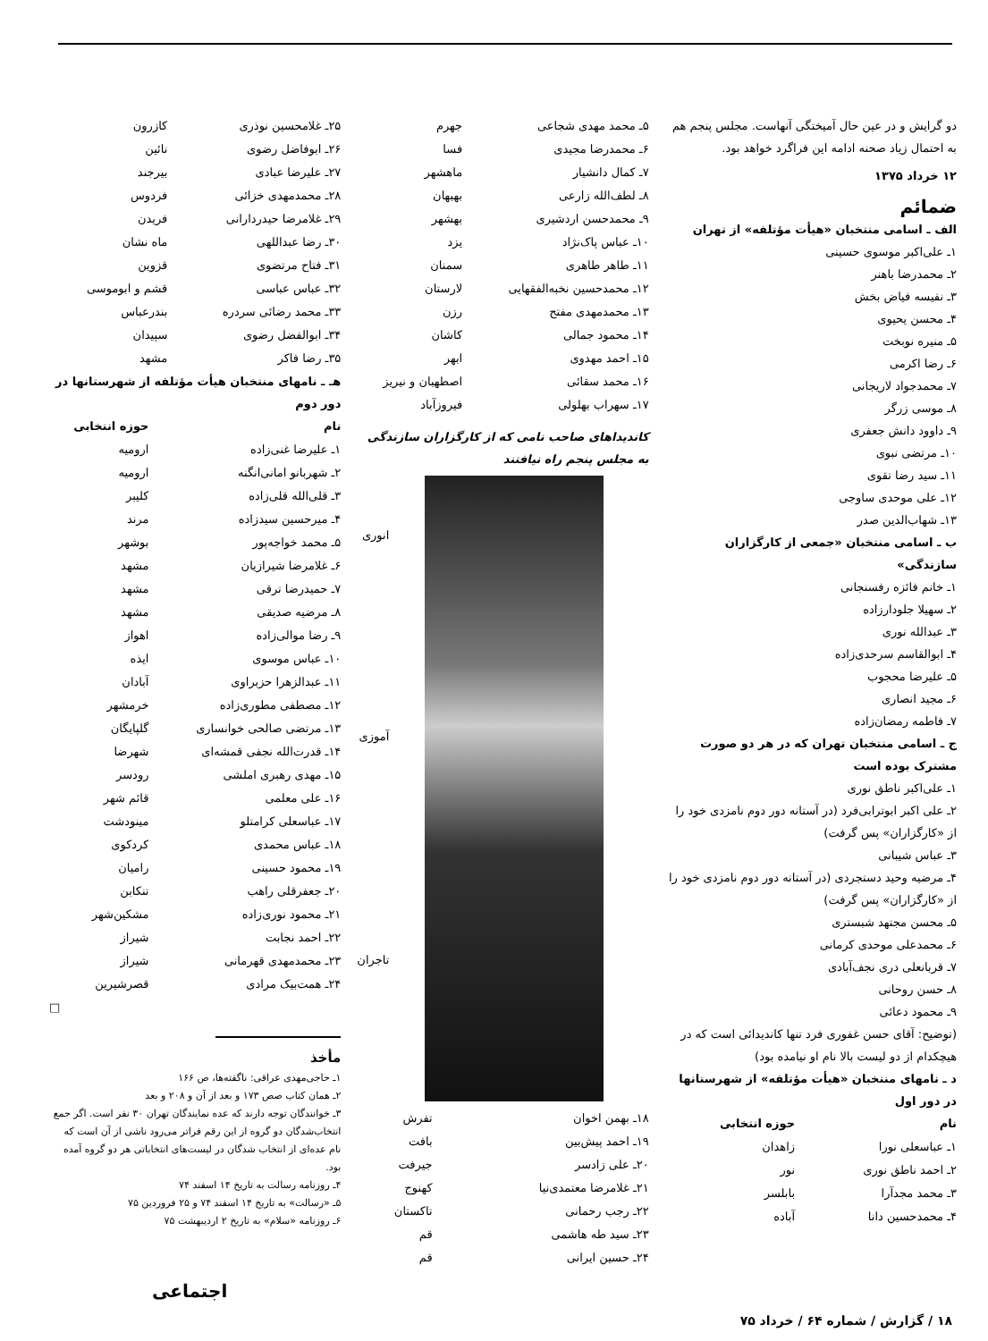دو گرایش و در عین حال آمیختگی آنهاست. مجلس پنجم هم به احتمال زیاد صحنه ادامه این فراگرد خواهد بود.
۱۲ خرداد ۱۳۷۵
ضمائم
الف ـ اسامی منتخبان «هیأت مؤتلفه» از تهران
۱ـ علی‌اکبر موسوی حسینی
۲ـ محمدرضا باهنر
۳ـ نفیسه فیاض بخش
۴ـ محسن یحیوی
۵ـ منیره نوبخت
۶ـ رضا اکرمی
۷ـ محمدجواد لاریجانی
۸ـ موسی زرگر
۹ـ داوود دانش جعفری
۱۰ـ مرتضی نبوی
۱۱ـ سید رضا تقوی
۱۲ـ علی موحدی ساوجی
۱۳ـ شهاب‌الدین صدر
ب ـ اسامی منتخبان «جمعی از کارگزاران سازندگی»
۱ـ خانم فائزه رفسنجانی
۲ـ سهیلا جلودارزاده
۳ـ عبدالله نوری
۴ـ ابوالقاسم سرحدی‌زاده
۵ـ علیرضا محجوب
۶ـ مجید انصاری
۷ـ فاطمه رمضان‌زاده
ج ـ اسامی منتخبان تهران که در هر دو صورت مشترک بوده است
۱ـ علی‌اکبر ناطق نوری
۲ـ علی اکبر ابوترابی‌فرد (در آستانه دور دوم نامزدی خود را از «کارگزاران» پس گرفت)
۳ـ عباس شیبانی
۴ـ مرضیه وحید دستجردی (در آستانه دور دوم نامزدی خود را از «کارگزاران» پس گرفت)
۵ـ محسن مجتهد شبستری
۶ـ محمدعلی موحدی کرمانی
۷ـ قربانعلی دری نجف‌آبادی
۸ـ حسن روحانی
۹ـ محمود دعائی
(توضیح: آقای حسن غفوری فرد تنها کاندیدائی است که در هیچکدام از دو لیست بالا نام او نیامده بود)
د ـ نامهای منتخبان «هیأت مؤتلفه» از شهرستانها در دور اول
| نام | حوزه انتخابی |
| --- | --- |
| ۱ـ عباسعلی نورا | زاهدان |
| ۲ـ احمد ناطق نوری | نور |
| ۳ـ محمد مجدآرا | بابلسر |
| ۴ـ محمدحسین دانا | آباده |
| ۵ـ محمد مهدی شجاعی | جهرم |
| ۶ـ محمدرضا مجیدی | فسا |
| ۷ـ کمال دانشیار | ماهشهر |
| ۸ـ لطف‌الله زارعی | بهبهان |
| ۹ـ محمدحسن اردشیری | بهشهر |
| ۱۰ـ عباس پاک‌نژاد | یزد |
| ۱۱ـ طاهر طاهری | سمنان |
| ۱۲ـ محمدحسین نخبه‌الفقهایی | لارستان |
| ۱۳ـ محمدمهدی مفتح | رزن |
| ۱۴ـ محمود جمالی | کاشان |
| ۱۵ـ احمد مهدوی | ابهر |
| ۱۶ـ محمد سقائی | اصطهبان و نیریز |
| ۱۷ـ سهراب بهلولی | فیروزآباد |
کاندیداهای صاحب نامی که از کارگزاران سازندگی به مجلس پنجم راه نیافتند
انوری
آموزی
تاجران
| ۱۸ـ بهمن اخوان | تفرش |
| ۱۹ـ احمد پیش‌بین | بافت |
| ۲۰ـ علی زادسر | جیرفت |
| ۲۱ـ غلامرضا معتمدی‌نیا | کهنوج |
| ۲۲ـ رجب رحمانی | تاکستان |
| ۲۳ـ سید طه هاشمی | قم |
| ۲۴ـ حسین ایرانی | قم |
| ۲۵ـ غلامحسین نوذری | کازرون |
| ۲۶ـ ابوفاضل رضوی | نائین |
| ۲۷ـ علیرضا عبادی | بیرجند |
| ۲۸ـ محمدمهدی خزائی | فردوس |
| ۲۹ـ غلامرضا حیدردارانی | فریدن |
| ۳۰ـ رضا عبداللهی | ماه نشان |
| ۳۱ـ فتاح مرتضوی | قزوین |
| ۳۲ـ عباس عباسی | قشم و ابوموسی |
| ۳۳ـ محمد رضائی سردره | بندرعباس |
| ۳۴ـ ابوالفضل رضوی | سپیدان |
| ۳۵ـ رضا فاکر | مشهد |
هـ ـ نامهای منتخبان هیأت مؤتلفه از شهرستانها در دور دوم
| نام | حوزه انتخابی |
| --- | --- |
| ۱ـ علیرضا غنی‌زاده | ارومیه |
| ۲ـ شهربانو امانی‌انگنه | ارومیه |
| ۳ـ قلی‌الله قلی‌زاده | کلیبر |
| ۴ـ میرحسین سیدزاده | مرند |
| ۵ـ محمد خواجه‌پور | بوشهر |
| ۶ـ غلامرضا شیرازیان | مشهد |
| ۷ـ حمیدرضا ترقی | مشهد |
| ۸ـ مرضیه صدیقی | مشهد |
| ۹ـ رضا موالی‌زاده | اهواز |
| ۱۰ـ عباس موسوی | ایذه |
| ۱۱ـ عبدالزهرا حزبراوی | آبادان |
| ۱۲ـ مصطفی مطوری‌زاده | خرمشهر |
| ۱۳ـ مرتضی صالحی خوانساری | گلپایگان |
| ۱۴ـ قدرت‌الله نجفی قمشه‌ای | شهرضا |
| ۱۵ـ مهدی رهبری املشی | رودسر |
| ۱۶ـ علی معلمی | قائم شهر |
| ۱۷ـ عباسعلی کرامتلو | مینودشت |
| ۱۸ـ عباس محمدی | کردکوی |
| ۱۹ـ محمود حسینی | رامیان |
| ۲۰ـ جعفرقلی راهب | تنکابن |
| ۲۱ـ محمود نوری‌زاده | مشکین‌شهر |
| ۲۲ـ احمد نجابت | شیراز |
| ۲۳ـ محمدمهدی قهرمانی | شیراز |
| ۲۴ـ همت‌بیک مرادی | قصرشیرین |
□
مأخذ
۱ـ حاجی‌مهدی عراقی: ناگفته‌ها، ص ۱۶۶
۲ـ همان کتاب صص ۱۷۳ و بعد از آن و ۲۰۸ و بعد
۳ـ خوانندگان توجه دارند که عده نمایندگان تهران ۳۰ نفر است. اگر جمع انتخاب‌شدگان دو گروه از این رقم فراتر می‌رود ناشی از آن است که نام عده‌ای از انتخاب شدگان در لیست‌های انتخاباتی هر دو گروه آمده بود.
۴ـ روزنامه رسالت به تاریخ ۱۴ اسفند ۷۴
۵ـ «رسالت» به تاریخ ۱۴ اسفند ۷۴ و ۲۵ فروردین ۷۵
۶ـ روزنامه «سلام» به تاریخ ۲ اردیبهشت ۷۵
اجتماعی
۱۸ / گزارش / شماره ۶۴ / خرداد ۷۵